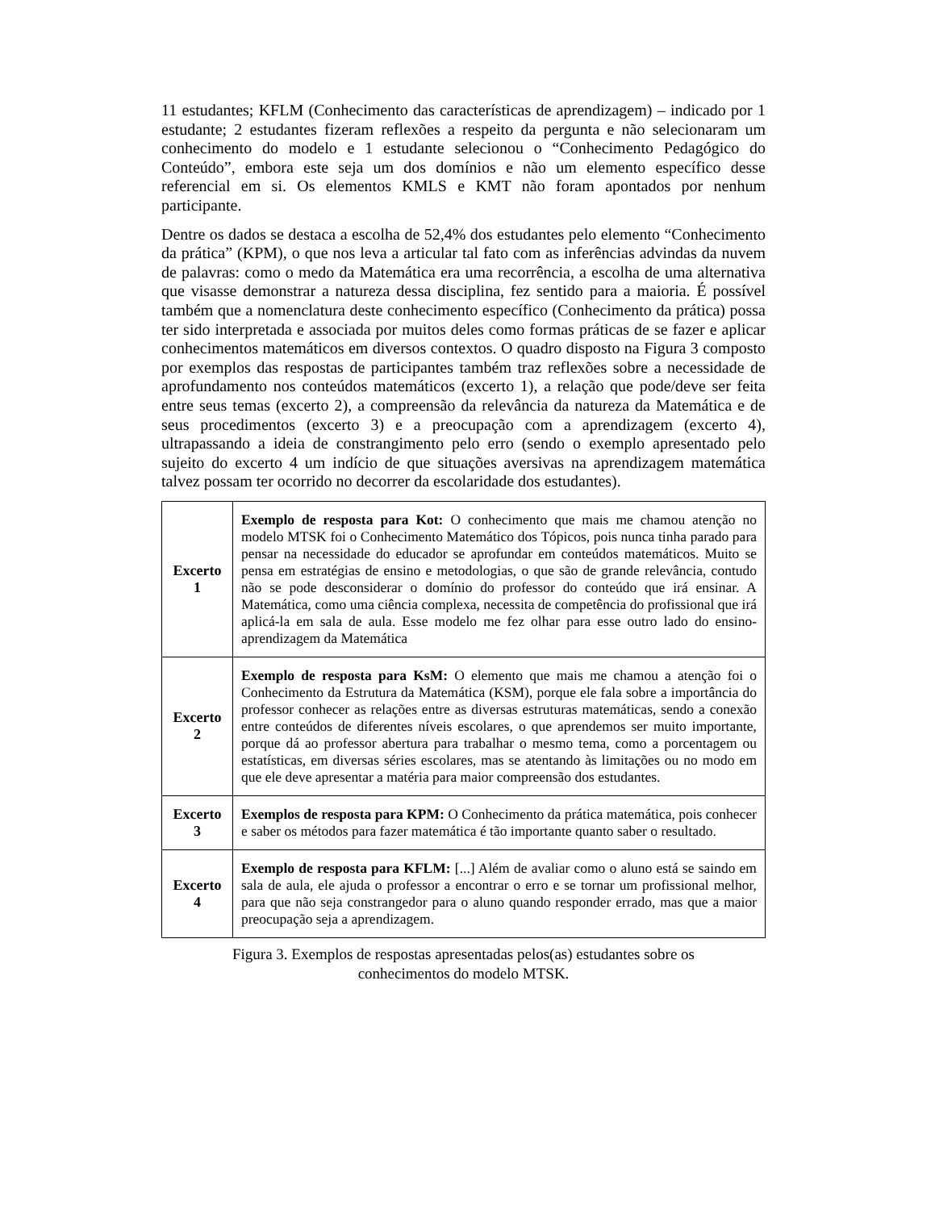11 estudantes; KFLM (Conhecimento das características de aprendizagem) – indicado por 1 estudante; 2 estudantes fizeram reflexões a respeito da pergunta e não selecionaram um conhecimento do modelo e 1 estudante selecionou o “Conhecimento Pedagógico do Conteúdo”, embora este seja um dos domínios e não um elemento específico desse referencial em si. Os elementos KMLS e KMT não foram apontados por nenhum participante.
Dentre os dados se destaca a escolha de 52,4% dos estudantes pelo elemento “Conhecimento da prática” (KPM), o que nos leva a articular tal fato com as inferências advindas da nuvem de palavras: como o medo da Matemática era uma recorrência, a escolha de uma alternativa que visasse demonstrar a natureza dessa disciplina, fez sentido para a maioria. É possível também que a nomenclatura deste conhecimento específico (Conhecimento da prática) possa ter sido interpretada e associada por muitos deles como formas práticas de se fazer e aplicar conhecimentos matemáticos em diversos contextos. O quadro disposto na Figura 3 composto por exemplos das respostas de participantes também traz reflexões sobre a necessidade de aprofundamento nos conteúdos matemáticos (excerto 1), a relação que pode/deve ser feita entre seus temas (excerto 2), a compreensão da relevância da natureza da Matemática e de seus procedimentos (excerto 3) e a preocupação com a aprendizagem (excerto 4), ultrapassando a ideia de constrangimento pelo erro (sendo o exemplo apresentado pelo sujeito do excerto 4 um indício de que situações aversivas na aprendizagem matemática talvez possam ter ocorrido no decorrer da escolaridade dos estudantes).
| Excerto 1 | Exemplo de resposta para Kot: O conhecimento que mais me chamou atenção no modelo MTSK foi o Conhecimento Matemático dos Tópicos, pois nunca tinha parado para pensar na necessidade do educador se aprofundar em conteúdos matemáticos. Muito se pensa em estratégias de ensino e metodologias, o que são de grande relevância, contudo não se pode desconsiderar o domínio do professor do conteúdo que irá ensinar. A Matemática, como uma ciência complexa, necessita de competência do profissional que irá aplicá-la em sala de aula. Esse modelo me fez olhar para esse outro lado do ensino-aprendizagem da Matemática |
| Excerto 2 | Exemplo de resposta para KsM: O elemento que mais me chamou a atenção foi o Conhecimento da Estrutura da Matemática (KSM), porque ele fala sobre a importância do professor conhecer as relações entre as diversas estruturas matemáticas, sendo a conexão entre conteúdos de diferentes níveis escolares, o que aprendemos ser muito importante, porque dá ao professor abertura para trabalhar o mesmo tema, como a porcentagem ou estatísticas, em diversas séries escolares, mas se atentando às limitações ou no modo em que ele deve apresentar a matéria para maior compreensão dos estudantes. |
| Excerto 3 | Exemplos de resposta para KPM: O Conhecimento da prática matemática, pois conhecer e saber os métodos para fazer matemática é tão importante quanto saber o resultado. |
| Excerto 4 | Exemplo de resposta para KFLM: [...] Além de avaliar como o aluno está se saindo em sala de aula, ele ajuda o professor a encontrar o erro e se tornar um profissional melhor, para que não seja constrangedor para o aluno quando responder errado, mas que a maior preocupação seja a aprendizagem. |
Figura 3. Exemplos de respostas apresentadas pelos(as) estudantes sobre os
conhecimentos do modelo MTSK.